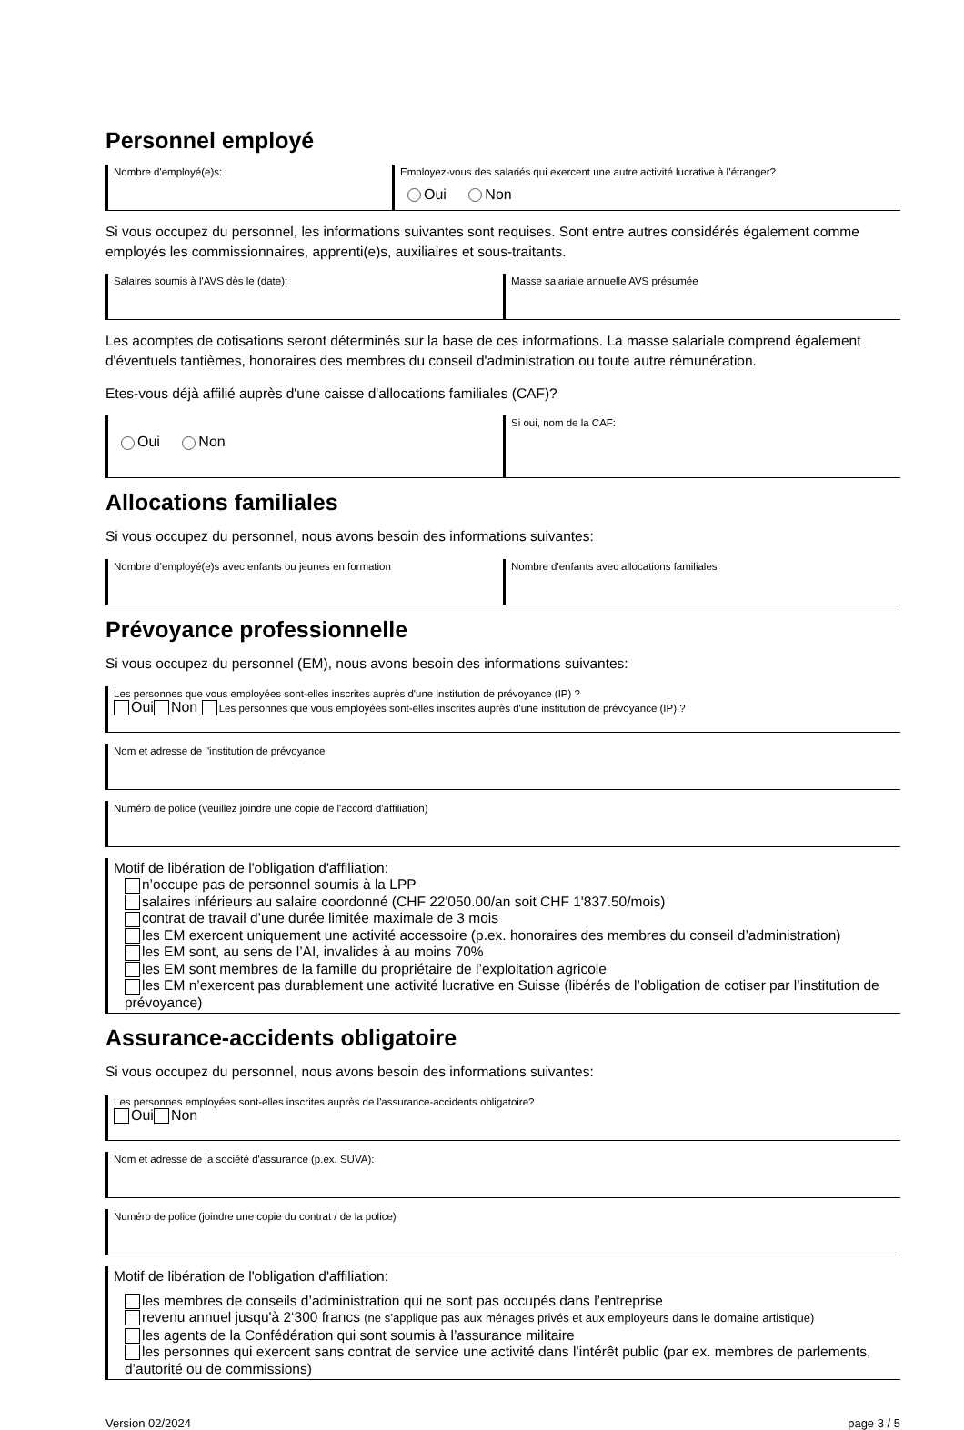Personnel employé
Nombre d'employé(e)s: Employez-vous des salariés qui exercent une autre activité lucrative à l’étranger?
Oui Non
Si vous occupez du personnel, les informations suivantes sont requises. Sont entre autres considérés également comme employés les commissionnaires, apprenti(e)s, auxiliaires et sous-traitants.
Salaires soumis à l'AVS dès le (date):
Masse salariale annuelle AVS présumée
Les acomptes de cotisations seront déterminés sur la base de ces informations. La masse salariale comprend également d'éventuels tantièmes, honoraires des membres du conseil d'administration ou toute autre rémunération.
Etes-vous déjà affilié auprès d'une caisse d'allocations familiales (CAF)?
Oui Non
Si oui, nom de la CAF:
Allocations familiales
Si vous occupez du personnel, nous avons besoin des informations suivantes:
Nombre d’employé(e)s avec enfants ou jeunes en formation
Nombre d'enfants avec allocations familiales
Prévoyance professionnelle
Si vous occupez du personnel (EM), nous avons besoin des informations suivantes:
Les personnes que vous employées sont-elles inscrites auprès d'une institution de prévoyance (IP) ?
Oui Non Les personnes que vous employées sont-elles inscrites auprès d'une institution de prévoyance (IP) ?
Nom et adresse de l'institution de prévoyance
Numéro de police (veuillez joindre une copie de l'accord d'affiliation)
Motif de libération de l'obligation d'affiliation:
n’occupe pas de personnel soumis à la LPP
salaires inférieurs au salaire coordonné (CHF 22'050.00/an soit CHF 1'837.50/mois)
contrat de travail d’une durée limitée maximale de 3 mois
les EM exercent uniquement une activité accessoire (p.ex. honoraires des membres du conseil d’administration)
les EM sont, au sens de l’AI, invalides à au moins 70%
les EM sont membres de la famille du propriétaire de l’exploitation agricole
les EM n’exercent pas durablement une activité lucrative en Suisse (libérés de l’obligation de cotiser par l’institution de prévoyance)
Assurance-accidents obligatoire
Si vous occupez du personnel, nous avons besoin des informations suivantes:
Les personnes employées sont-elles inscrites auprès de l'assurance-accidents obligatoire?
Oui Non
Nom et adresse de la société d'assurance (p.ex. SUVA):
Numéro de police (joindre une copie du contrat / de la police)
Motif de libération de l'obligation d'affiliation:
les membres de conseils d’administration qui ne sont pas occupés dans l’entreprise
revenu annuel jusqu'à 2‘300 francs (ne s’applique pas aux ménages privés et aux employeurs dans le domaine artistique)
les agents de la Confédération qui sont soumis à l’assurance militaire
les personnes qui exercent sans contrat de service une activité dans l’intérêt public (par ex. membres de parlements, d’autorité ou de commissions)
Version 02/2024 page 3 / 5